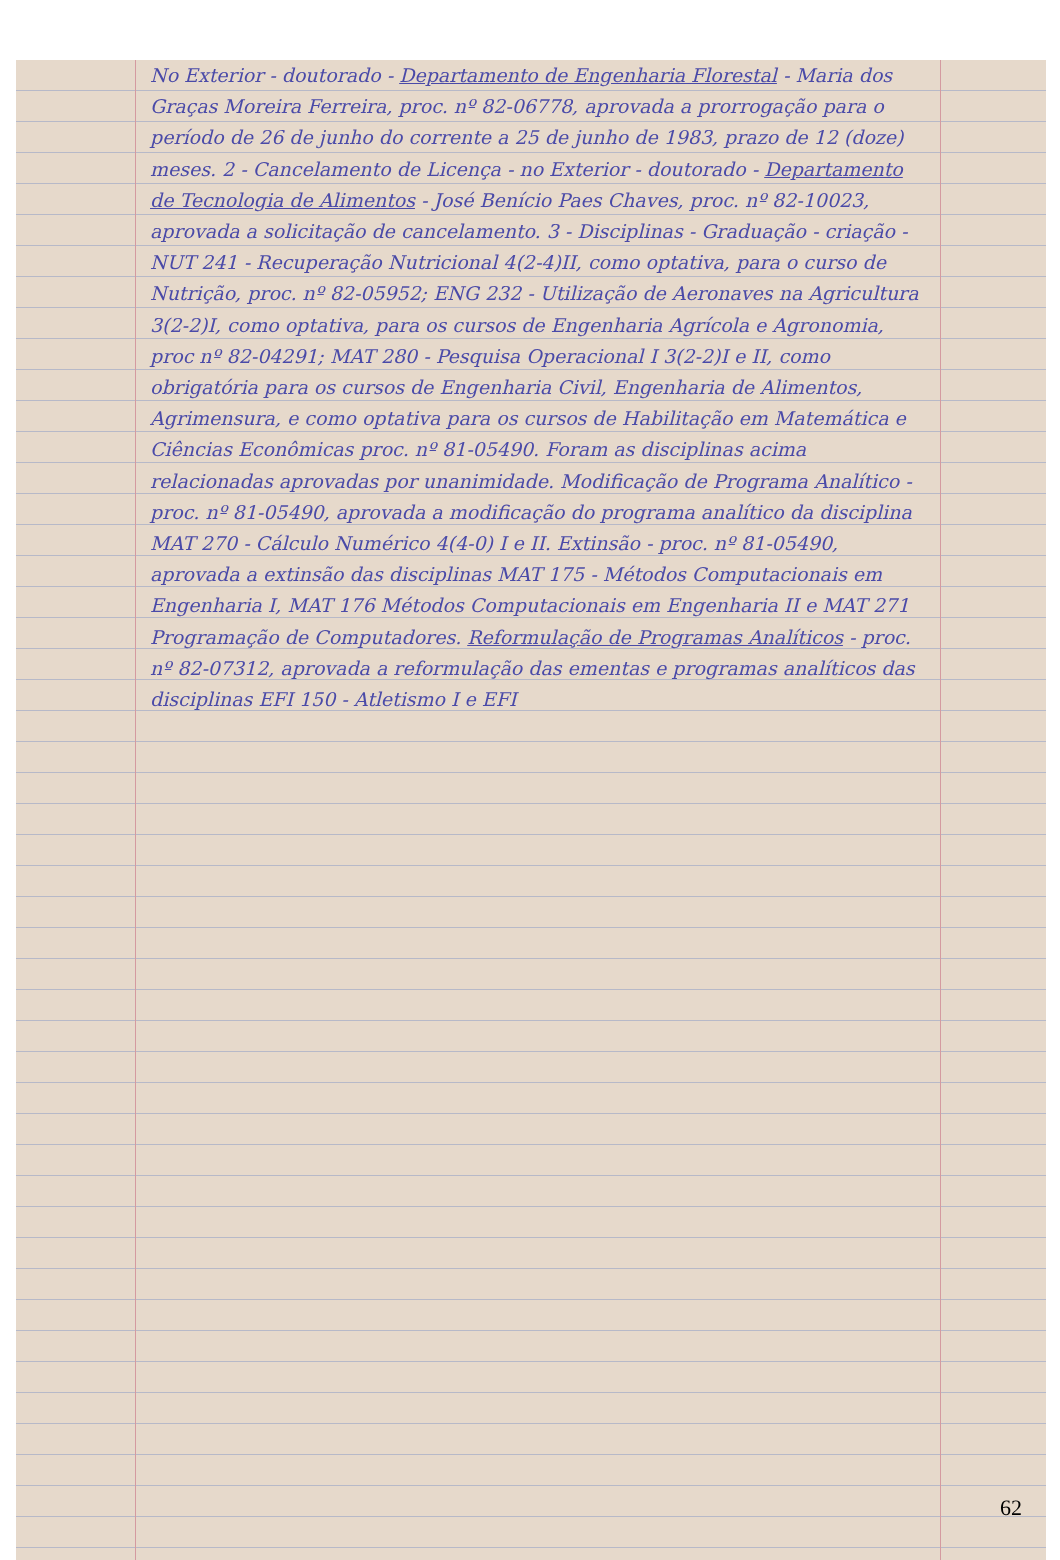No Exterior - doutorado - Departamento de Engenharia Florestal - Maria dos Graças Moreira Ferreira, proc. nº 82-06778, aprovada a prorrogação para o período de 26 de junho do corrente a 25 de junho de 1983, prazo de 12 (doze) meses. 2 - Cancelamento de Licença - no Exterior - doutorado - Departamento de Tecnologia de Alimentos - José Benício Paes Chaves, proc. nº 82-10023, aprovada a solicitação de cancelamento. 3 - Disciplinas - Graduação - criação - NUT 241 - Recuperação Nutricional 4(2-4)II, como optativa, para o curso de Nutrição, proc. nº 82-05952; ENG 232 - Utilização de Aeronaves na Agricultura 3(2-2)I, como optativa, para os cursos de Engenharia Agrícola e Agronomia, proc nº 82-04291; MAT 280 - Pesquisa Operacional I 3(2-2)I e II, como obrigatória para os cursos de Engenharia Civil, Engenharia de Alimentos, Agrimensura, e como optativa para os cursos de Habilitação em Matemática e Ciências Econômicas proc. nº 81-05490. Foram as disciplinas acima relacionadas aprovadas por unanimidade. Modificação de Programa Analítico - proc. nº 81-05490, aprovada a modificação do programa analítico da disciplina MAT 270 - Cálculo Numérico 4(4-0) I e II. Extinsão - proc. nº 81-05490, aprovada a extinsão das disciplinas MAT 175 - Métodos Computacionais em Engenharia I, MAT 176 Métodos Computacionais em Engenharia II e MAT 271 Programação de Computadores. Reformulação de Programas Analíticos - proc. nº 82-07312, aprovada a reformulação das ementas e programas analíticos das disciplinas EFI 150 - Atletismo I e EFI
62